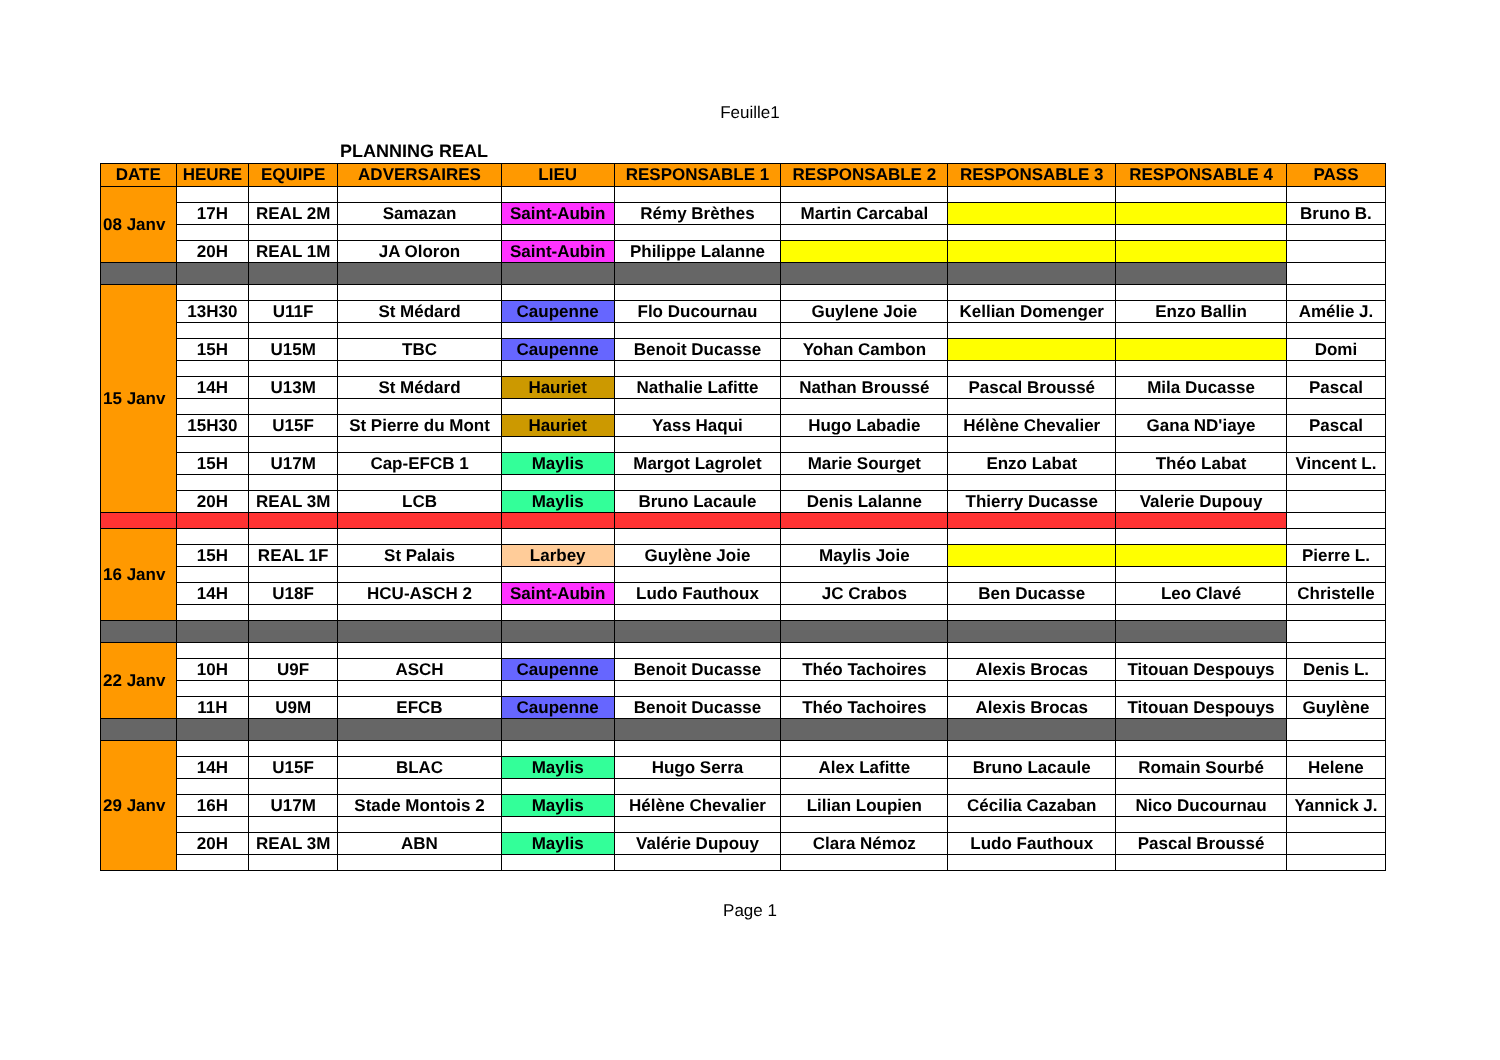Feuille1
PLANNING REAL
| DATE | HEURE | EQUIPE | ADVERSAIRES | LIEU | RESPONSABLE 1 | RESPONSABLE 2 | RESPONSABLE 3 | RESPONSABLE 4 | PASS |
| --- | --- | --- | --- | --- | --- | --- | --- | --- | --- |
| 08 Janv | | | | | | | | | |
| | 17H | REAL 2M | Samazan | Saint-Aubin | Rémy Brèthes | Martin Carcabal | | | Bruno B. |
| | 20H | REAL 1M | JA Oloron | Saint-Aubin | Philippe Lalanne | | | | |
| 15 Janv | | | | | | | | | |
| | 13H30 | U11F | St Médard | Caupenne | Flo Ducournau | Guylene Joie | Kellian Domenger | Enzo Ballin | Amélie J. |
| | 15H | U15M | TBC | Caupenne | Benoit Ducasse | Yohan Cambon | | | Domi |
| | 14H | U13M | St Médard | Hauriet | Nathalie Lafitte | Nathan Broussé | Pascal Broussé | Mila Ducasse | Pascal |
| | 15H30 | U15F | St Pierre du Mont | Hauriet | Yass Haqui | Hugo Labadie | Hélène Chevalier | Gana ND'iaye | Pascal |
| | 15H | U17M | Cap-EFCB 1 | Maylis | Margot Lagrolet | Marie Sourget | Enzo Labat | Théo Labat | Vincent L. |
| | 20H | REAL 3M | LCB | Maylis | Bruno Lacaule | Denis Lalanne | Thierry Ducasse | Valerie Dupouy | |
| 16 Janv | | | | | | | | | |
| | 15H | REAL 1F | St Palais | Larbey | Guylène Joie | Maylis Joie | | | Pierre L. |
| | 14H | U18F | HCU-ASCH 2 | Saint-Aubin | Ludo Fauthoux | JC Crabos | Ben Ducasse | Leo Clavé | Christelle |
| 22 Janv | | | | | | | | | |
| | 10H | U9F | ASCH | Caupenne | Benoit Ducasse | Théo Tachoires | Alexis Brocas | Titouan Despouys | Denis L. |
| | 11H | U9M | EFCB | Caupenne | Benoit Ducasse | Théo Tachoires | Alexis Brocas | Titouan Despouys | Guylène |
| 29 Janv | | | | | | | | | |
| | 14H | U15F | BLAC | Maylis | Hugo Serra | Alex Lafitte | Bruno Lacaule | Romain Sourbé | Helene |
| | 16H | U17M | Stade Montois 2 | Maylis | Hélène Chevalier | Lilian Loupien | Cécilia Cazaban | Nico Ducournau | Yannick J. |
| | 20H | REAL 3M | ABN | Maylis | Valérie Dupouy | Clara Némoz | Ludo Fauthoux | Pascal Broussé | |
Page 1